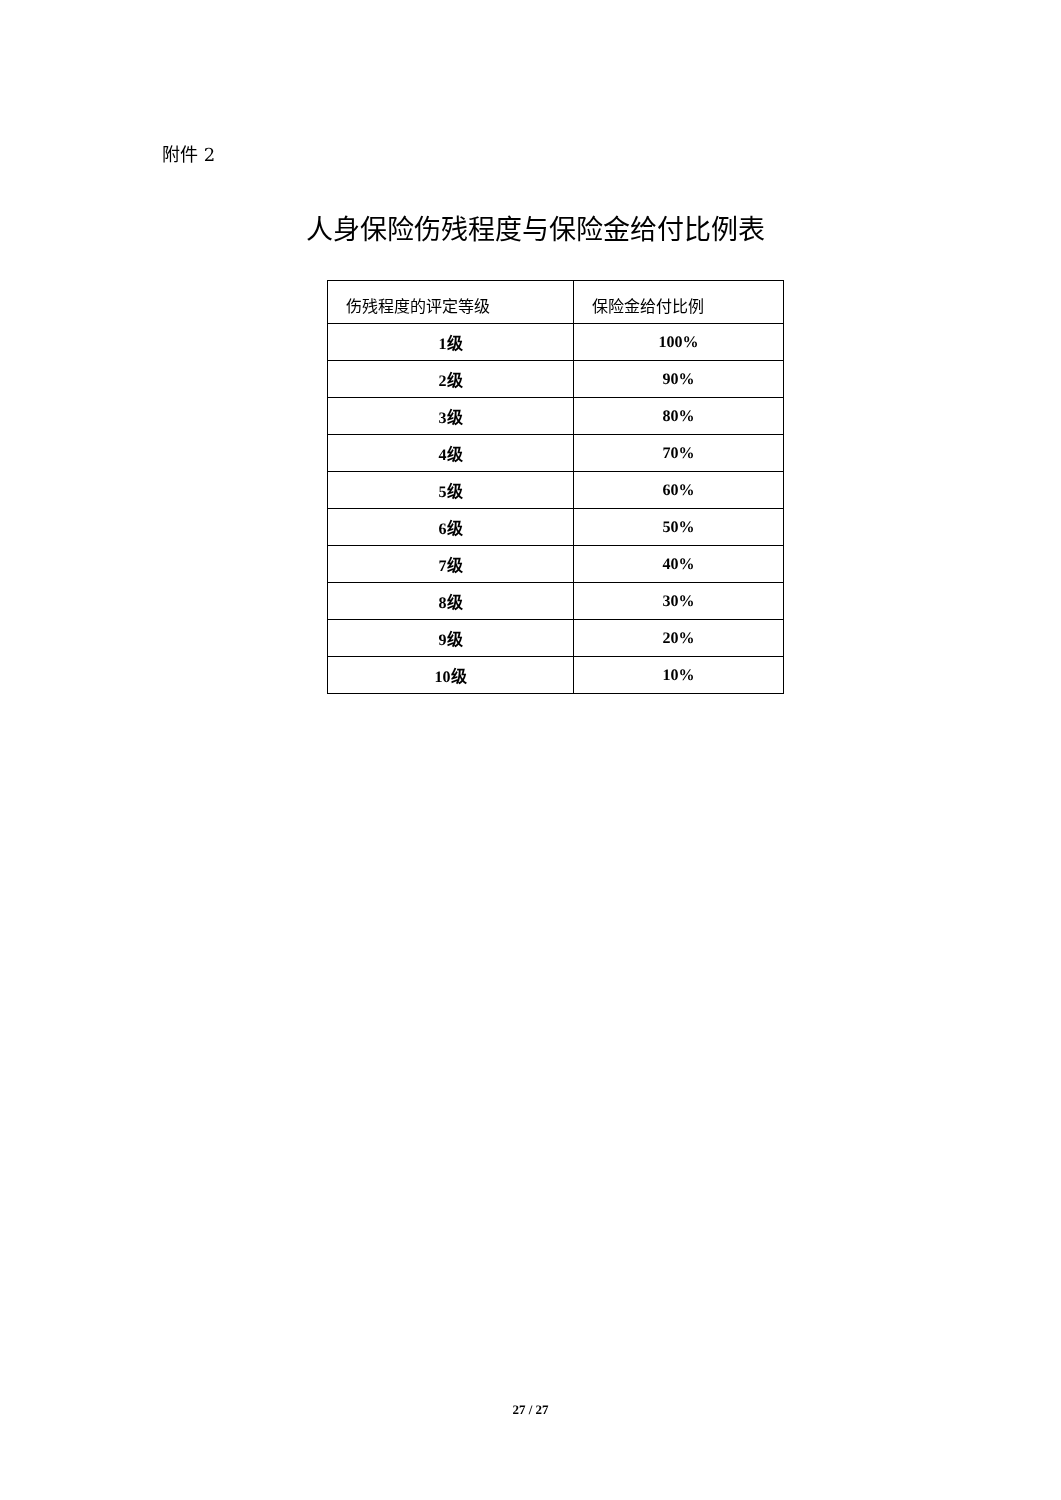附件 2
人身保险伤残程度与保险金给付比例表
| 伤残程度的评定等级 | 保险金给付比例 |
| --- | --- |
| 1级 | 100% |
| 2级 | 90% |
| 3级 | 80% |
| 4级 | 70% |
| 5级 | 60% |
| 6级 | 50% |
| 7级 | 40% |
| 8级 | 30% |
| 9级 | 20% |
| 10级 | 10% |
27 / 27